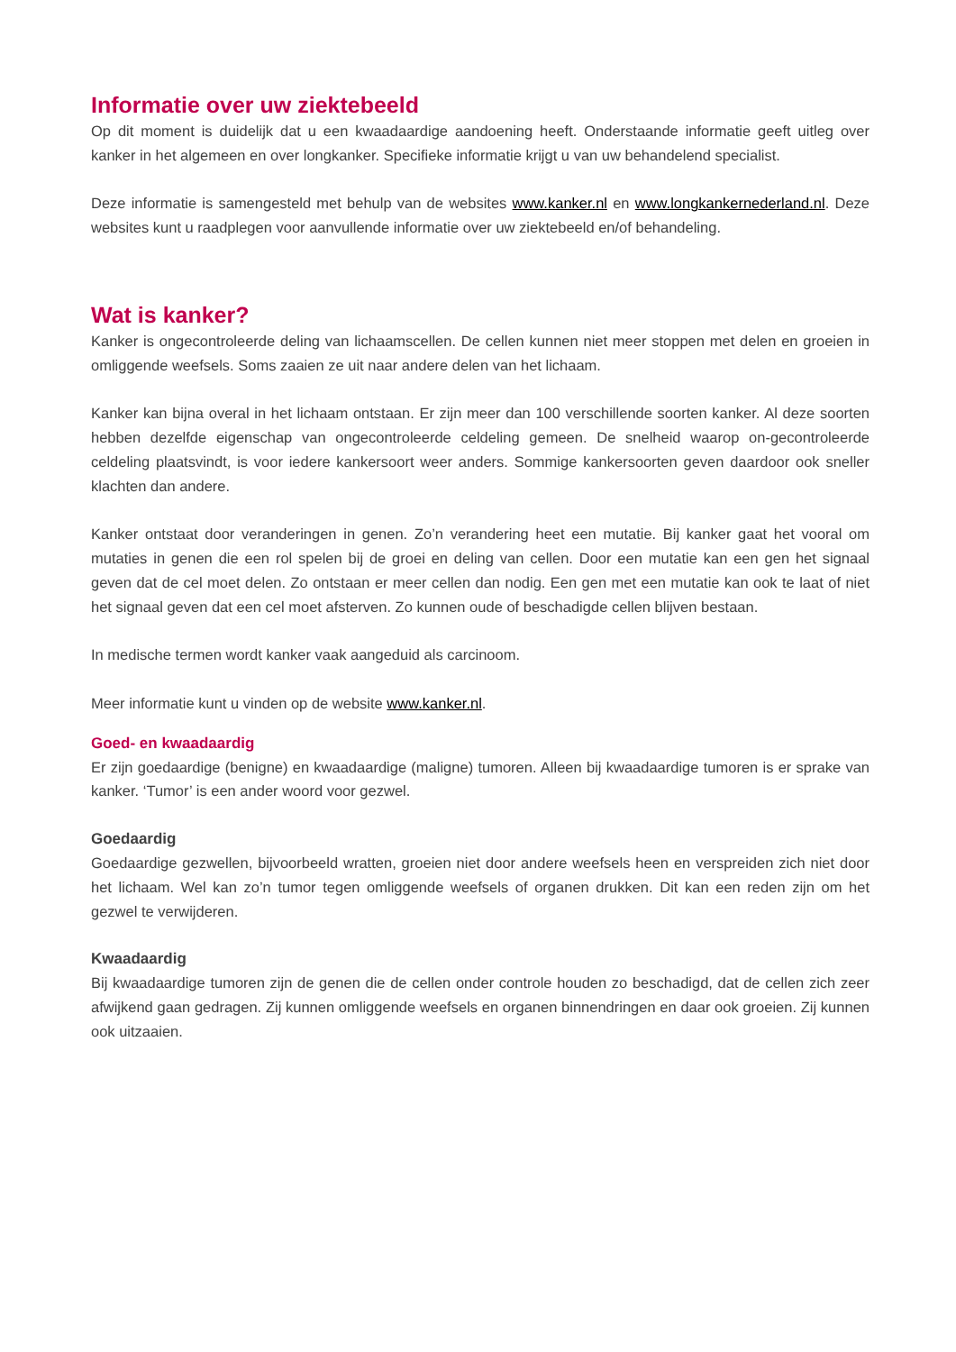Informatie over uw ziektebeeld
Op dit moment is duidelijk dat u een kwaadaardige aandoening heeft. Onderstaande informatie geeft uitleg over kanker in het algemeen en over longkanker. Specifieke informatie krijgt u van uw behandelend specialist.
Deze informatie is samengesteld met behulp van de websites www.kanker.nl en www.longkankernederland.nl. Deze websites kunt u raadplegen voor aanvullende informatie over uw ziektebeeld en/of behandeling.
Wat is kanker?
Kanker is ongecontroleerde deling van lichaamscellen. De cellen kunnen niet meer stoppen met delen en groeien in omliggende weefsels. Soms zaaien ze uit naar andere delen van het lichaam.
Kanker kan bijna overal in het lichaam ontstaan. Er zijn meer dan 100 verschillende soorten kanker. Al deze soorten hebben dezelfde eigenschap van ongecontroleerde celdeling gemeen. De snelheid waarop on-gecontroleerde celdeling plaatsvindt, is voor iedere kankersoort weer anders. Sommige kankersoorten geven daardoor ook sneller klachten dan andere.
Kanker ontstaat door veranderingen in genen. Zo’n verandering heet een mutatie. Bij kanker gaat het vooral om mutaties in genen die een rol spelen bij de groei en deling van cellen. Door een mutatie kan een gen het signaal geven dat de cel moet delen. Zo ontstaan er meer cellen dan nodig. Een gen met een mutatie kan ook te laat of niet het signaal geven dat een cel moet afsterven. Zo kunnen oude of beschadigde cellen blijven bestaan.
In medische termen wordt kanker vaak aangeduid als carcinoom.
Meer informatie kunt u vinden op de website www.kanker.nl.
Goed- en kwaadaardig
Er zijn goedaardige (benigne) en kwaadaardige (maligne) tumoren. Alleen bij kwaadaardige tumoren is er sprake van kanker. ‘Tumor’ is een ander woord voor gezwel.
Goedaardig
Goedaardige gezwellen, bijvoorbeeld wratten, groeien niet door andere weefsels heen en verspreiden zich niet door het lichaam. Wel kan zo’n tumor tegen omliggende weefsels of organen drukken. Dit kan een reden zijn om het gezwel te verwijderen.
Kwaadaardig
Bij kwaadaardige tumoren zijn de genen die de cellen onder controle houden zo beschadigd, dat de cellen zich zeer afwijkend gaan gedragen. Zij kunnen omliggende weefsels en organen binnendringen en daar ook groeien. Zij kunnen ook uitzaaien.